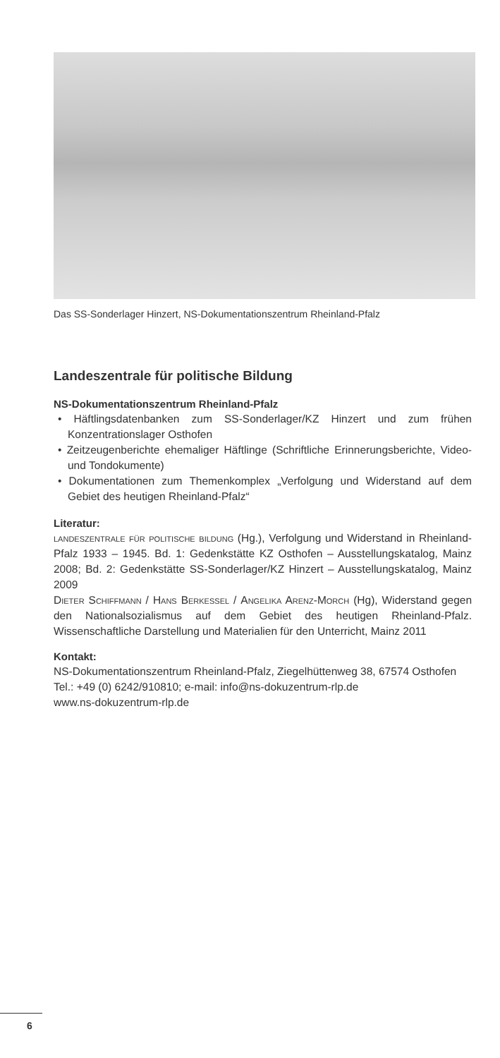Das SS-Sonderlager Hinzert, NS-Dokumentationszentrum Rheinland-Pfalz
Landeszentrale für politische Bildung
NS-Dokumentationszentrum Rheinland-Pfalz
• Häftlingsdatenbanken zum SS-Sonderlager/KZ Hinzert und zum frühen Konzentrationslager Osthofen
• Zeitzeugenberichte ehemaliger Häftlinge (Schriftliche Erinnerungsberichte, Video- und Tondokumente)
• Dokumentationen zum Themenkomplex „Verfolgung und Widerstand auf dem Gebiet des heutigen Rheinland-Pfalz“
Literatur:
landeszentrale für politische bildung (Hg.), Verfolgung und Widerstand in Rheinland-Pfalz 1933 – 1945. Bd. 1: Gedenkstätte KZ Osthofen – Ausstellungskatalog, Mainz 2008; Bd. 2: Gedenkstätte SS-Sonderlager/KZ Hinzert – Ausstellungskatalog, Mainz 2009
Dieter Schiffmann / Hans Berkessel / Angelika Arenz-Morch (Hg), Widerstand gegen den Nationalsozialismus auf dem Gebiet des heutigen Rheinland-Pfalz. Wissenschaftliche Darstellung und Materialien für den Unterricht, Mainz 2011
Kontakt:
NS-Dokumentationszentrum Rheinland-Pfalz, Ziegelhüttenweg 38, 67574 Osthofen
Tel.: +49 (0) 6242/910810; e-mail: info@ns-dokuzentrum-rlp.de
www.ns-dokuzentrum-rlp.de
6